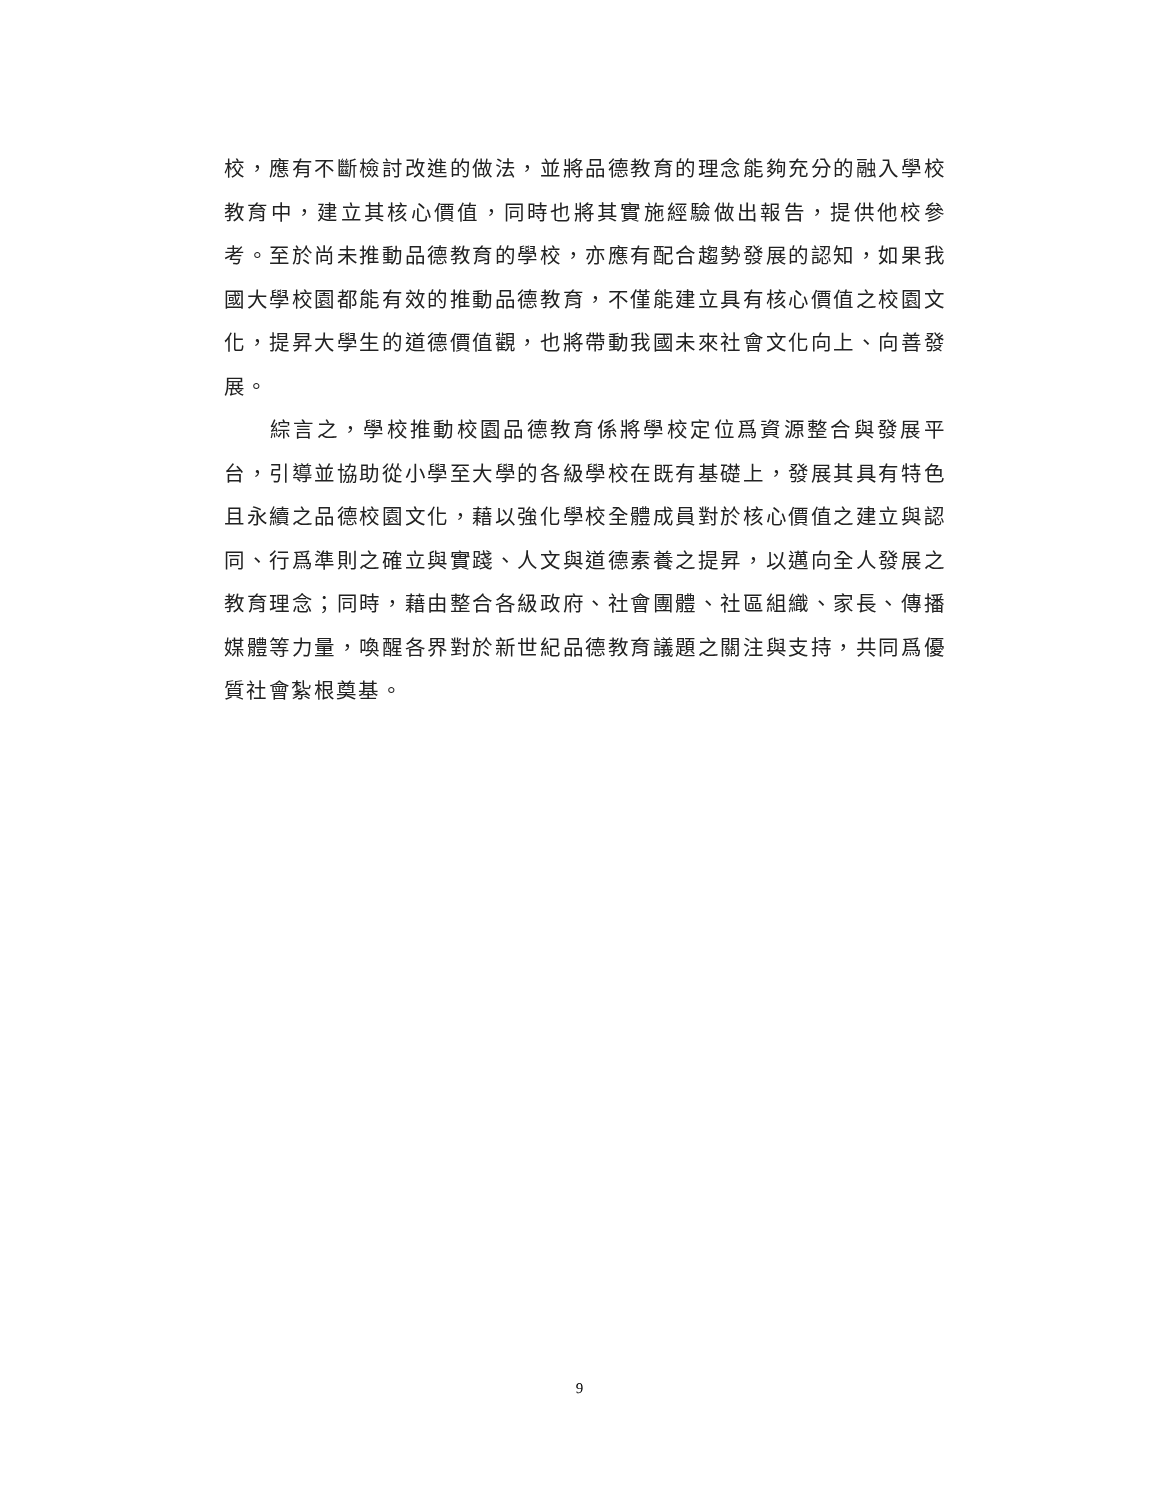校，應有不斷檢討改進的做法，並將品德教育的理念能夠充分的融入學校教育中，建立其核心價值，同時也將其實施經驗做出報告，提供他校參考。至於尚未推動品德教育的學校，亦應有配合趨勢發展的認知，如果我國大學校園都能有效的推動品德教育，不僅能建立具有核心價值之校園文化，提昇大學生的道德價值觀，也將帶動我國未來社會文化向上、向善發展。
綜言之，學校推動校園品德教育係將學校定位爲資源整合與發展平台，引導並協助從小學至大學的各級學校在既有基礎上，發展其具有特色且永續之品德校園文化，藉以強化學校全體成員對於核心價值之建立與認同、行爲準則之確立與實踐、人文與道德素養之提昇，以邁向全人發展之教育理念；同時，藉由整合各級政府、社會團體、社區組織、家長、傳播媒體等力量，喚醒各界對於新世紀品德教育議題之關注與支持，共同爲優質社會紮根奠基。
9